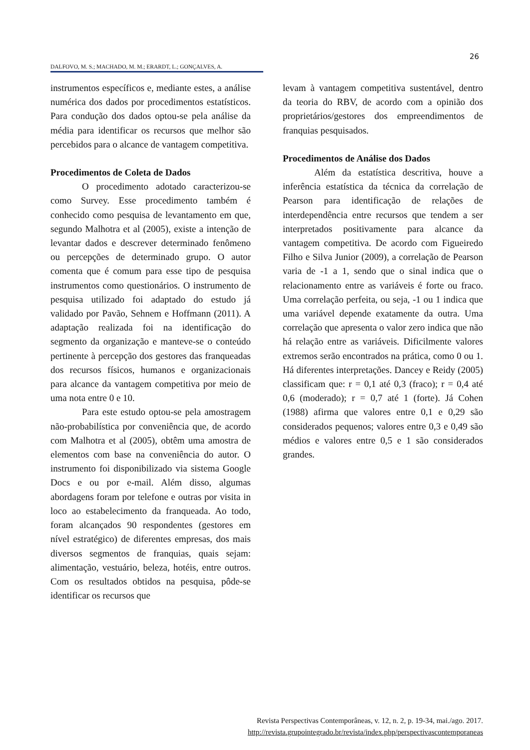26
DALFOVO, M. S.; MACHADO, M. M.; ERARDT, L.; GONÇALVES, A.
instrumentos específicos e, mediante estes, a análise numérica dos dados por procedimentos estatísticos. Para condução dos dados optou-se pela análise da média para identificar os recursos que melhor são percebidos para o alcance de vantagem competitiva.
Procedimentos de Coleta de Dados
O procedimento adotado caracterizou-se como Survey. Esse procedimento também é conhecido como pesquisa de levantamento em que, segundo Malhotra et al (2005), existe a intenção de levantar dados e descrever determinado fenômeno ou percepções de determinado grupo. O autor comenta que é comum para esse tipo de pesquisa instrumentos como questionários. O instrumento de pesquisa utilizado foi adaptado do estudo já validado por Pavão, Sehnem e Hoffmann (2011). A adaptação realizada foi na identificação do segmento da organização e manteve-se o conteúdo pertinente à percepção dos gestores das franqueadas dos recursos físicos, humanos e organizacionais para alcance da vantagem competitiva por meio de uma nota entre 0 e 10.
Para este estudo optou-se pela amostragem não-probabilística por conveniência que, de acordo com Malhotra et al (2005), obtêm uma amostra de elementos com base na conveniência do autor. O instrumento foi disponibilizado via sistema Google Docs e ou por e-mail. Além disso, algumas abordagens foram por telefone e outras por visita in loco ao estabelecimento da franqueada. Ao todo, foram alcançados 90 respondentes (gestores em nível estratégico) de diferentes empresas, dos mais diversos segmentos de franquias, quais sejam: alimentação, vestuário, beleza, hotéis, entre outros. Com os resultados obtidos na pesquisa, pôde-se identificar os recursos que
levam à vantagem competitiva sustentável, dentro da teoria do RBV, de acordo com a opinião dos proprietários/gestores dos empreendimentos de franquias pesquisados.
Procedimentos de Análise dos Dados
Além da estatística descritiva, houve a inferência estatística da técnica da correlação de Pearson para identificação de relações de interdependência entre recursos que tendem a ser interpretados positivamente para alcance da vantagem competitiva. De acordo com Figueiredo Filho e Silva Junior (2009), a correlação de Pearson varia de -1 a 1, sendo que o sinal indica que o relacionamento entre as variáveis é forte ou fraco. Uma correlação perfeita, ou seja, -1 ou 1 indica que uma variável depende exatamente da outra. Uma correlação que apresenta o valor zero indica que não há relação entre as variáveis. Dificilmente valores extremos serão encontrados na prática, como 0 ou 1. Há diferentes interpretações. Dancey e Reidy (2005) classificam que: r = 0,1 até 0,3 (fraco); r = 0,4 até 0,6 (moderado); r = 0,7 até 1 (forte). Já Cohen (1988) afirma que valores entre 0,1 e 0,29 são considerados pequenos; valores entre 0,3 e 0,49 são médios e valores entre 0,5 e 1 são considerados grandes.
Revista Perspectivas Contemporâneas, v. 12, n. 2, p. 19-34, mai./ago. 2017.
http://revista.grupointegrado.br/revista/index.php/perspectivascontemporaneas